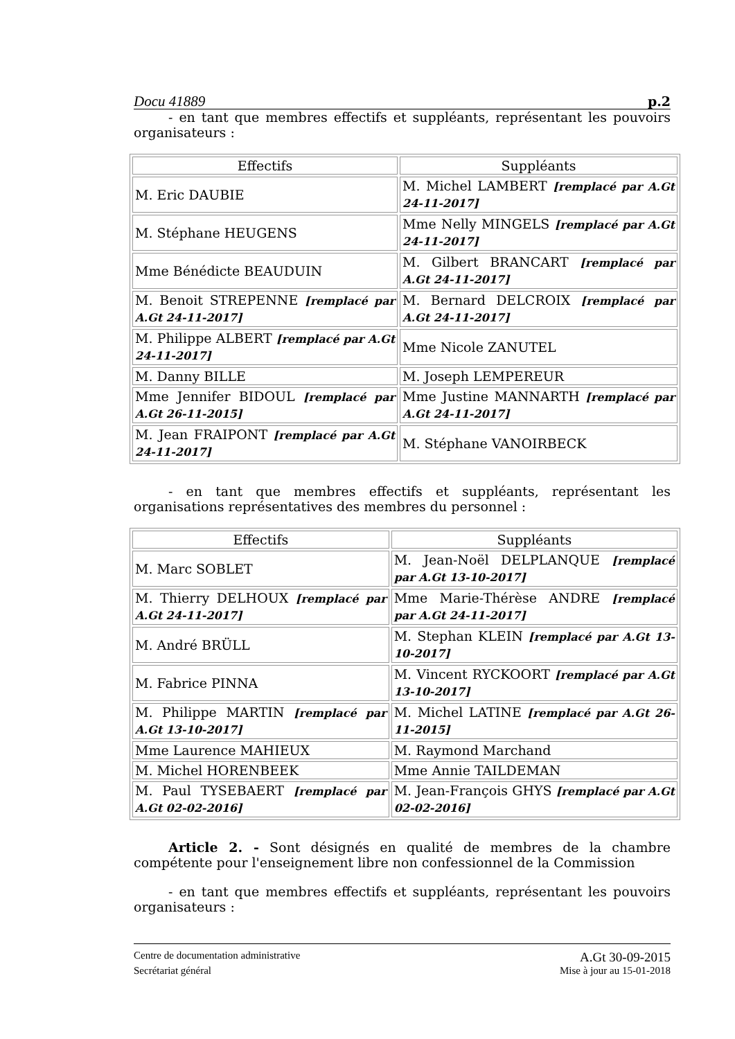Docu 41889 p.2
- en tant que membres effectifs et suppléants, représentant les pouvoirs organisateurs :
| Effectifs | Suppléants |
| M. Eric DAUBIE | M. Michel LAMBERT [remplacé par A.Gt 24-11-2017] |
| M. Stéphane HEUGENS | Mme Nelly MINGELS [remplacé par A.Gt 24-11-2017] |
| Mme Bénédicte BEAUDUIN | M. Gilbert BRANCART [remplacé par A.Gt 24-11-2017] |
| M. Benoit STREPENNE [remplacé par A.Gt 24-11-2017] | M. Bernard DELCROIX [remplacé par A.Gt 24-11-2017] |
| M. Philippe ALBERT [remplacé par A.Gt 24-11-2017] | Mme Nicole ZANUTEL |
| M. Danny BILLE | M. Joseph LEMPEREUR |
| Mme Jennifer BIDOUL [remplacé par A.Gt 26-11-2015] | Mme Justine MANNARTH [remplacé par A.Gt 24-11-2017] |
| M. Jean FRAIPONT [remplacé par A.Gt 24-11-2017] | M. Stéphane VANOIRBECK |
- en tant que membres effectifs et suppléants, représentant les organisations représentatives des membres du personnel :
| Effectifs | Suppléants |
| M. Marc SOBLET | M. Jean-Noël DELPLANQUE [remplacé par A.Gt 13-10-2017] |
| M. Thierry DELHOUX [remplacé par A.Gt 24-11-2017] | Mme Marie-Thérèse ANDRE [remplacé par A.Gt 24-11-2017] |
| M. André BRÜLL | M. Stephan KLEIN [remplacé par A.Gt 13-10-2017] |
| M. Fabrice PINNA | M. Vincent RYCKOORT [remplacé par A.Gt 13-10-2017] |
| M. Philippe MARTIN [remplacé par A.Gt 13-10-2017] | M. Michel LATINE [remplacé par A.Gt 26-11-2015] |
| Mme Laurence MAHIEUX | M. Raymond Marchand |
| M. Michel HORENBEEK | Mme Annie TAILDEMAN |
| M. Paul TYSEBAERT [remplacé par A.Gt 02-02-2016] | M. Jean-François GHYS [remplacé par A.Gt 02-02-2016] |
Article 2. - Sont désignés en qualité de membres de la chambre compétente pour l'enseignement libre non confessionnel de la Commission
- en tant que membres effectifs et suppléants, représentant les pouvoirs organisateurs :
Centre de documentation administrative A.Gt 30-09-2015
Secrétariat général Mise à jour au 15-01-2018